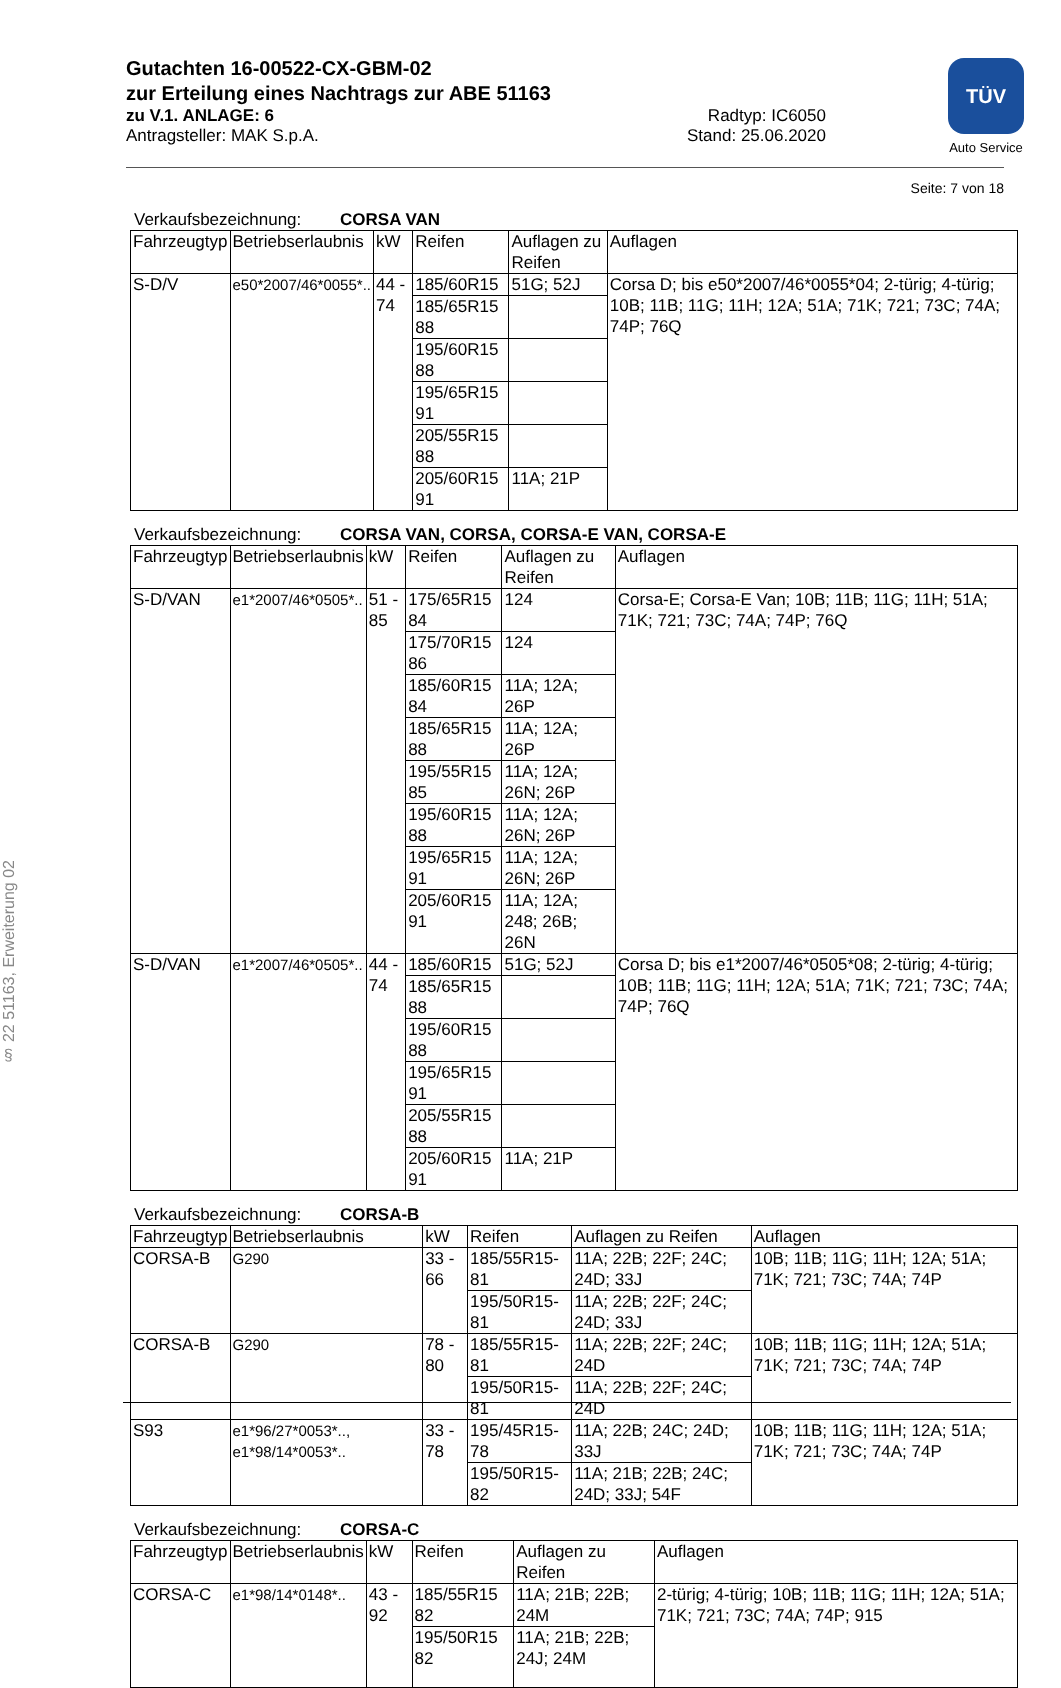Gutachten 16-00522-CX-GBM-02
zur Erteilung eines Nachtrags zur ABE 51163
zu V.1. ANLAGE: 6 Radtyp: IC6050
Antragsteller: MAK S.p.A. Stand: 25.06.2020
TÜV
Auto Service
§ 22 51163, Erweiterung 02
Seite: 7 von 18
Verkaufsbezeichnung: CORSA VAN
| Fahrzeugtyp | Betriebserlaubnis | kW | Reifen | Auflagen zu Reifen | Auflagen |
| --- | --- | --- | --- | --- | --- |
| S-D/V | e50*2007/46*0055*.. | 44 - 74 | 185/60R15 | 51G; 52J | Corsa D; bis e50*2007/46*0055*04; 2-türig; 4-türig; 10B; 11B; 11G; 11H; 12A; 51A; 71K; 721; 73C; 74A; 74P; 76Q |
| | | | 185/65R15 88 | | |
| | | | 195/60R15 88 | | |
| | | | 195/65R15 91 | | |
| | | | 205/55R15 88 | | |
| | | | 205/60R15 91 | 11A; 21P | |
Verkaufsbezeichnung: CORSA VAN, CORSA, CORSA-E VAN, CORSA-E
| Fahrzeugtyp | Betriebserlaubnis | kW | Reifen | Auflagen zu Reifen | Auflagen |
| --- | --- | --- | --- | --- | --- |
| S-D/VAN | e1*2007/46*0505*.. | 51 - 85 | 175/65R15 84 | 124 | Corsa-E; Corsa-E Van; 10B; 11B; 11G; 11H; 51A; 71K; 721; 73C; 74A; 74P; 76Q |
| | | | 175/70R15 86 | 124 | |
| | | | 185/60R15 84 | 11A; 12A; 26P | |
| | | | 185/65R15 88 | 11A; 12A; 26P | |
| | | | 195/55R15 85 | 11A; 12A; 26N; 26P | |
| | | | 195/60R15 88 | 11A; 12A; 26N; 26P | |
| | | | 195/65R15 91 | 11A; 12A; 26N; 26P | |
| | | | 205/60R15 91 | 11A; 12A; 248; 26B; 26N | |
| S-D/VAN | e1*2007/46*0505*.. | 44 - 74 | 185/60R15 | 51G; 52J | Corsa D; bis e1*2007/46*0505*08; 2-türig; 4-türig; 10B; 11B; 11G; 11H; 12A; 51A; 71K; 721; 73C; 74A; 74P; 76Q |
| | | | 185/65R15 88 | | |
| | | | 195/60R15 88 | | |
| | | | 195/65R15 91 | | |
| | | | 205/55R15 88 | | |
| | | | 205/60R15 91 | 11A; 21P | |
Verkaufsbezeichnung: CORSA-B
| Fahrzeugtyp | Betriebserlaubnis | kW | Reifen | Auflagen zu Reifen | Auflagen |
| --- | --- | --- | --- | --- | --- |
| CORSA-B | G290 | 33 - 66 | 185/55R15-81 | 11A; 22B; 22F; 24C; 24D; 33J | 10B; 11B; 11G; 11H; 12A; 51A; 71K; 721; 73C; 74A; 74P |
| | | | 195/50R15-81 | 11A; 22B; 22F; 24C; 24D; 33J | |
| CORSA-B | G290 | 78 - 80 | 185/55R15-81 | 11A; 22B; 22F; 24C; 24D | 10B; 11B; 11G; 11H; 12A; 51A; 71K; 721; 73C; 74A; 74P |
| | | | 195/50R15-81 | 11A; 22B; 22F; 24C; 24D | |
| S93 | e1*96/27*0053*.., e1*98/14*0053*.. | 33 - 78 | 195/45R15-78 | 11A; 22B; 24C; 24D; 33J | 10B; 11B; 11G; 11H; 12A; 51A; 71K; 721; 73C; 74A; 74P |
| | | | 195/50R15-82 | 11A; 21B; 22B; 24C; 24D; 33J; 54F | |
Verkaufsbezeichnung: CORSA-C
| Fahrzeugtyp | Betriebserlaubnis | kW | Reifen | Auflagen zu Reifen | Auflagen |
| --- | --- | --- | --- | --- | --- |
| CORSA-C | e1*98/14*0148*.. | 43 - 92 | 185/55R15 82 | 11A; 21B; 22B; 24M | 2-türig; 4-türig; 10B; 11B; 11G; 11H; 12A; 51A; 71K; 721; 73C; 74A; 74P; 915 |
| | | | 195/50R15 82 | 11A; 21B; 22B; 24J; 24M | |